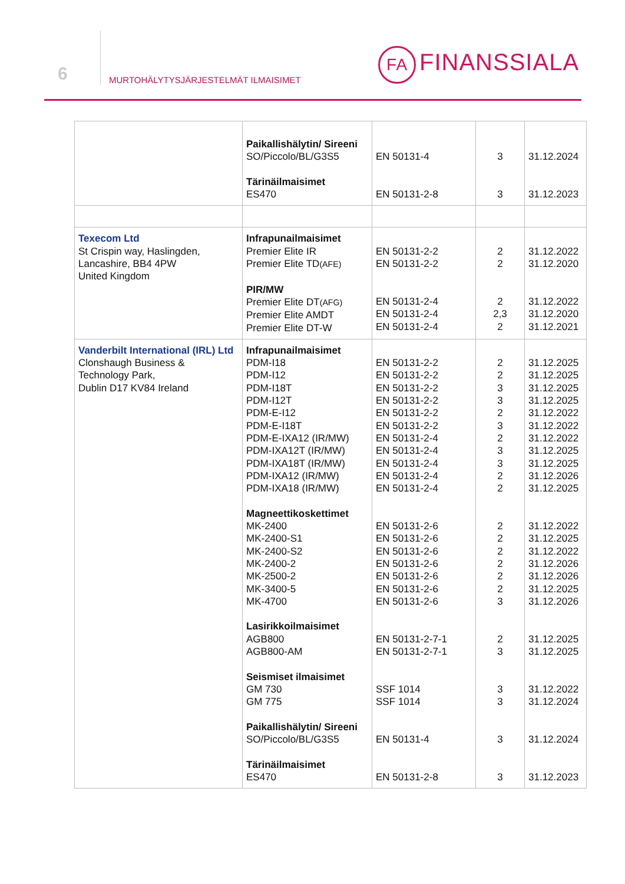6
MURTOHÄLYTYSJÄRJESTELMÄT ILMAISIMET
FA FINANSSIALA
| | Paikallishälytin/ Sireeni SO/Piccolo/BL/G3S5 Tärinäilmaisimet ES470 | EN 50131-4 EN 50131-2-8 | 3 3 | 31.12.2024 31.12.2023 |
| Texecom Ltd St Crispin way, Haslingden, Lancashire, BB4 4PW United Kingdom | Infrapunailmaisimet Premier Elite IR Premier Elite TD (AFE) PIR/MW Premier Elite DT (AFG) Premier Elite AMDT Premier Elite DT-W | EN 50131-2-2 EN 50131-2-2 EN 50131-2-4 EN 50131-2-4 EN 50131-2-4 | 2 2 2 2,3 2 | 31.12.2022 31.12.2020 31.12.2022 31.12.2020 31.12.2021 |
| Vanderbilt International (IRL) Ltd Clonshaugh Business & Technology Park, Dublin D17 KV84 Ireland | Infrapunailmaisimet PDM-I18 PDM-I12 PDM-I18T PDM-I12T PDM-E-I12 PDM-E-I18T PDM-E-IXA12 (IR/MW) PDM-IXA12T (IR/MW) PDM-IXA18T (IR/MW) PDM-IXA12 (IR/MW) PDM-IXA18 (IR/MW) Magneettikoskettimet MK-2400 MK-2400-S1 MK-2400-S2 MK-2400-2 MK-2500-2 MK-3400-5 MK-4700 Lasirikkoilmaisimet AGB800 AGB800-AM Seismiset ilmaisimet GM 730 GM 775 Paikallishälytin/ Sireeni SO/Piccolo/BL/G3S5 Tärinäilmaisimet ES470 | EN 50131-2-2 EN 50131-2-2 EN 50131-2-2 EN 50131-2-2 EN 50131-2-2 EN 50131-2-2 EN 50131-2-4 EN 50131-2-4 EN 50131-2-4 EN 50131-2-4 EN 50131-2-4 EN 50131-2-6 EN 50131-2-6 EN 50131-2-6 EN 50131-2-6 EN 50131-2-6 EN 50131-2-6 EN 50131-2-6 EN 50131-2-7-1 EN 50131-2-7-1 SSF 1014 SSF 1014 EN 50131-4 EN 50131-2-8 | 2 2 3 3 2 3 2 3 3 2 2 2 2 2 2 2 2 3 2 3 3 3 3 3 | 31.12.2025 31.12.2025 31.12.2025 31.12.2025 31.12.2022 31.12.2022 31.12.2022 31.12.2025 31.12.2025 31.12.2026 31.12.2025 31.12.2022 31.12.2025 31.12.2022 31.12.2026 31.12.2026 31.12.2025 31.12.2026 31.12.2025 31.12.2025 31.12.2022 31.12.2024 31.12.2024 31.12.2023 |